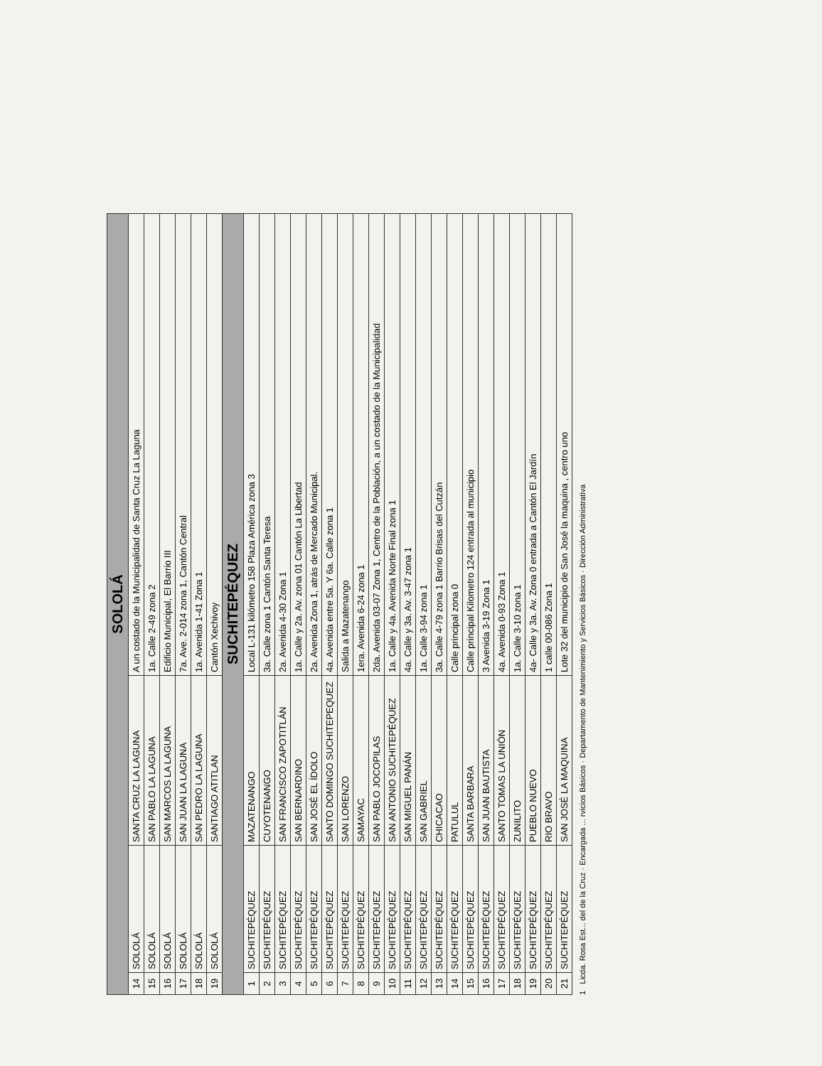| SOLOLÁ | | | |
| --- | --- | --- | --- |
| 14 | SOLOLÁ | SANTA CRUZ LA LAGUNA | A un costado de la Municipalidad de Santa Cruz La Laguna |
| 15 | SOLOLÁ | SAN PABLO LA LAGUNA | 1a. Calle 2-49 zona 2 |
| 16 | SOLOLÁ | SAN MARCOS LA LAGUNA | Edificio Municipal, El Barrio III |
| 17 | SOLOLÁ | SAN JUAN LA LAGUNA | 7a. Ave. 2-014 zona 1, Cantón Central |
| 18 | SOLOLÁ | SAN PEDRO LA LAGUNA | 1a. Avenida 1-41 Zona 1 |
| 19 | SOLOLÁ | SANTIAGO ATITLAN | Cantón Xechivoy |
| SUCHITEPÉQUEZ | | | |
| 1 | SUCHITEPÉQUEZ | MAZATENANGO | Local L-131 kilómetro 158 Plaza América zona 3 |
| 2 | SUCHITEPÉQUEZ | CUYOTENANGO | 3a. Calle zona 1 Cantón Santa Teresa |
| 3 | SUCHITEPÉQUEZ | SAN FRANCISCO ZAPOTITLÁN | 2a. Avenida 4-30 Zona 1 |
| 4 | SUCHITEPÉQUEZ | SAN BERNARDINO | 1a. Calle y 2a. Av. zona 01 Cantón La Libertad |
| 5 | SUCHITEPÉQUEZ | SAN JOSÉ EL ÍDOLO | 2a. Avenida Zona 1, atrás de Mercado Municipal. |
| 6 | SUCHITEPÉQUEZ | SANTO DOMINGO SUCHITEPEQUEZ | 4a. Avenida entre 5a. Y 6a. Calle zona 1 |
| 7 | SUCHITEPÉQUEZ | SAN LORENZO | Salida a Mazatenango |
| 8 | SUCHITEPÉQUEZ | SAMAYAC | 1era. Avenida 6-24 zona 1 |
| 9 | SUCHITEPÉQUEZ | SAN PABLO JOCOPILAS | 2da. Avenida 03-07 Zona 1, Centro de la Población, a un costado de la Municipalidad |
| 10 | SUCHITEPÉQUEZ | SAN ANTONIO SUCHITEPÉQUEZ | 1a. Calle y 4a. Avenida Norte Final zona 1 |
| 11 | SUCHITEPÉQUEZ | SAN MIGUEL PANÁN | 4a. Calle y 3a. Av. 3-47 zona 1 |
| 12 | SUCHITEPÉQUEZ | SAN GABRIEL | 1a. Calle 3-94 zona 1 |
| 13 | SUCHITEPÉQUEZ | CHICACAO | 3a. Calle 4-79 zona 1 Barrio Brisas del Cutzán |
| 14 | SUCHITEPÉQUEZ | PATULUL | Calle principal zona 0 |
| 15 | SUCHITEPÉQUEZ | SANTA BARBARA | Calle principal Kilometro 124 entrada al municipio |
| 16 | SUCHITEPÉQUEZ | SAN JUAN BAUTISTA | 3 Avenida 3-19 Zona 1 |
| 17 | SUCHITEPÉQUEZ | SANTO TOMAS LA UNIÓN | 4a. Avenida 0-93 Zona 1 |
| 18 | SUCHITEPÉQUEZ | ZUNILITO | 1a. Calle 3-10 zona 1 |
| 19 | SUCHITEPÉQUEZ | PUEBLO NUEVO | 4a- Calle y 3a. Av. Zona 0 entrada a Cantón El Jardín |
| 20 | SUCHITEPÉQUEZ | RIO BRAVO | 1 calle 00-086 Zona 1 |
| 21 | SUCHITEPÉQUEZ | SAN JOSÉ LA MAQUINA | Lote 32 del municipio de San José la maquina , centro uno |
1 Licda. Rosa Est... del de la Cruz · Encargada ... rvicios Básicos · Departamento de Mantenimiento y Servicios Básicos · Dirección Administrativa